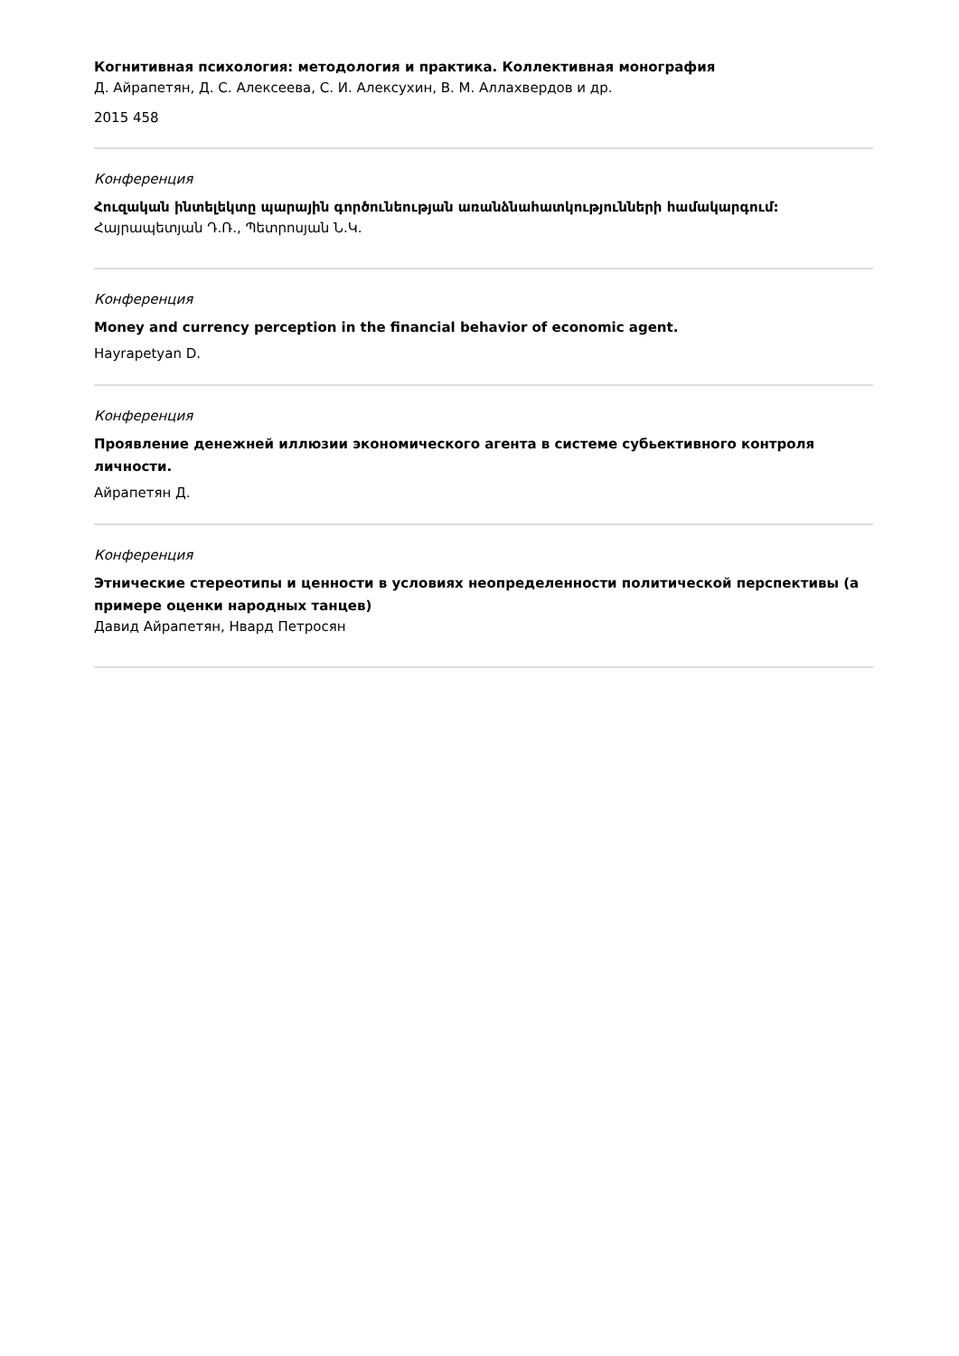Когнитивная психология: методология и практика. Коллективная монография
Д. Айрапетян, Д. С. Алексеева, С. И. Алексухин, В. М. Аллахвердов и др.
2015 458
Конференция
Հուզական ինտելեկտը պարային գործունեության առանձնահատկությունների համակարգում:
Հայրապետյան Դ.Ռ., Պետրոսյան Ն.Կ.
Конференция
Money and currency perception in the financial behavior of economic agent.
Hayrapetyan D.
Конференция
Проявление денежней иллюзии экономического агента в системе субьективного контроля личности.
Айрапетян Д.
Конференция
Этнические стереотипы и ценности в условиях неопределенности политической перспективы (а примере оценки народных танцев)
Давид Айрапетян, Нвард Петросян